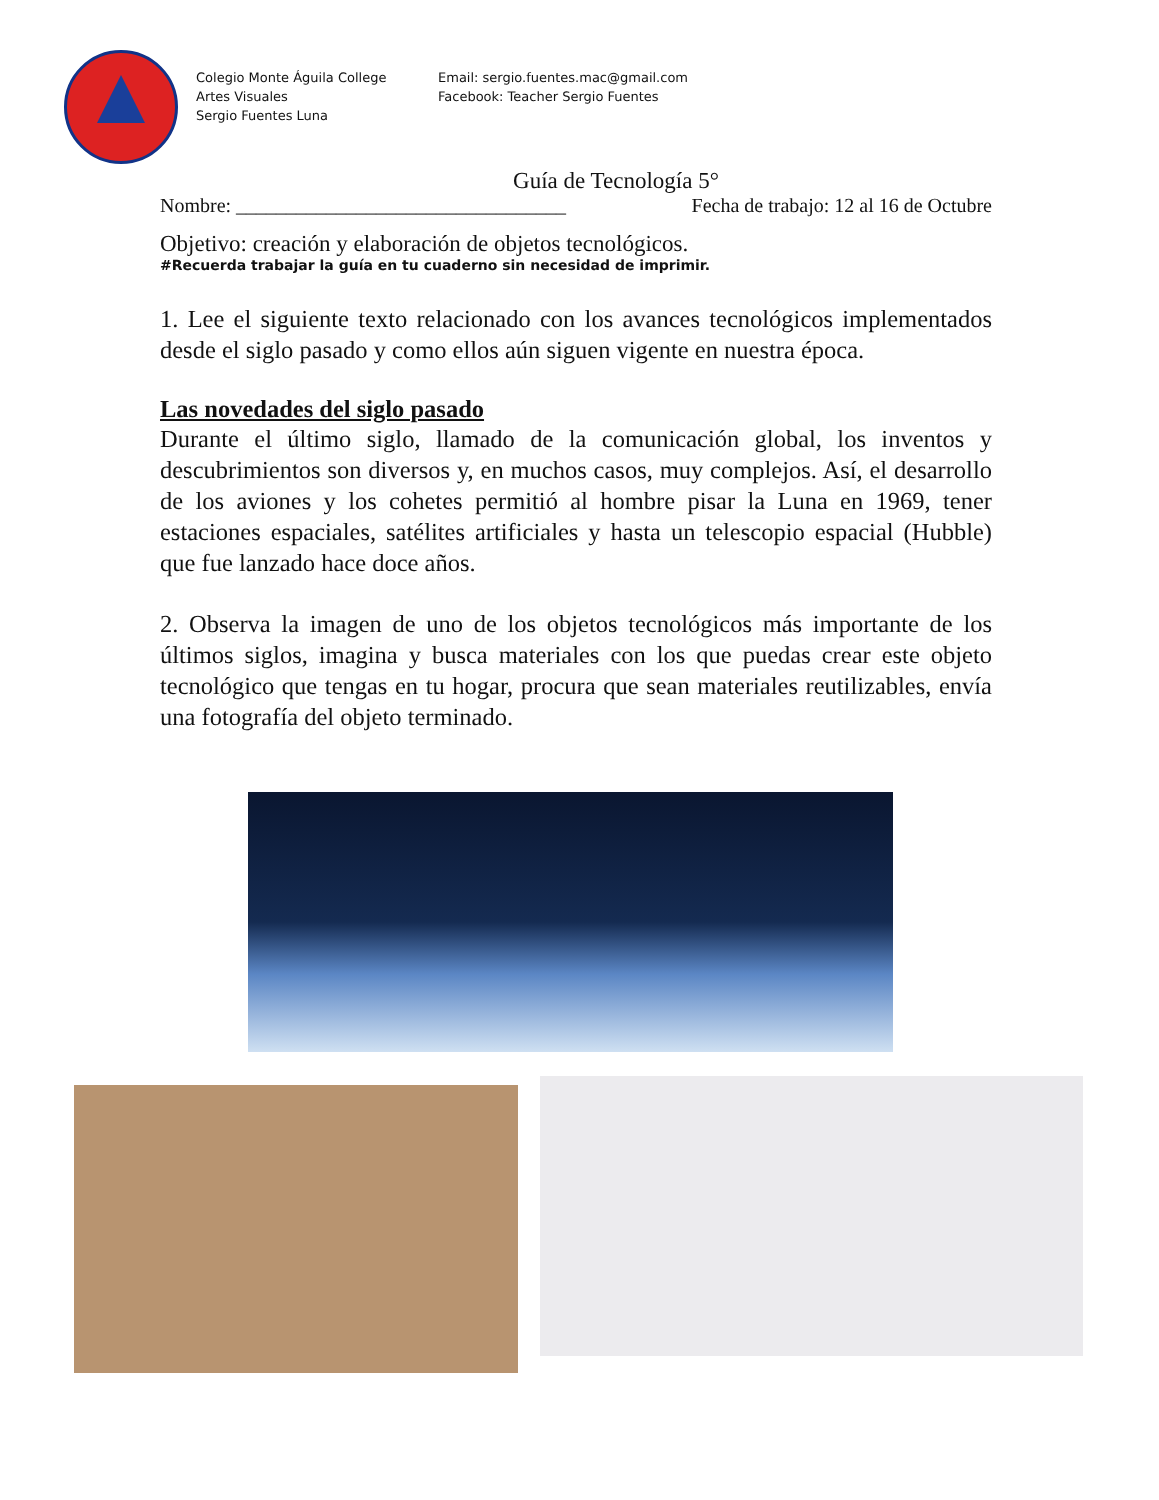Colegio Monte Águila College
Artes Visuales
Sergio Fuentes Luna
Email: sergio.fuentes.mac@gmail.com
Facebook: Teacher Sergio Fuentes
Guía de Tecnología 5°
Nombre: _________________________________ Fecha de trabajo: 12 al 16 de Octubre
Objetivo: creación y elaboración de objetos tecnológicos.
#Recuerda trabajar la guía en tu cuaderno sin necesidad de imprimir.
1. Lee el siguiente texto relacionado con los avances tecnológicos implementados desde el siglo pasado y como ellos aún siguen vigente en nuestra época.
Las novedades del siglo pasado
Durante el último siglo, llamado de la comunicación global, los inventos y descubrimientos son diversos y, en muchos casos, muy complejos. Así, el desarrollo de los aviones y los cohetes permitió al hombre pisar la Luna en 1969, tener estaciones espaciales, satélites artificiales y hasta un telescopio espacial (Hubble) que fue lanzado hace doce años.
2. Observa la imagen de uno de los objetos tecnológicos más importante de los últimos siglos, imagina y busca materiales con los que puedas crear este objeto tecnológico que tengas en tu hogar, procura que sean materiales reutilizables, envía una fotografía del objeto terminado.